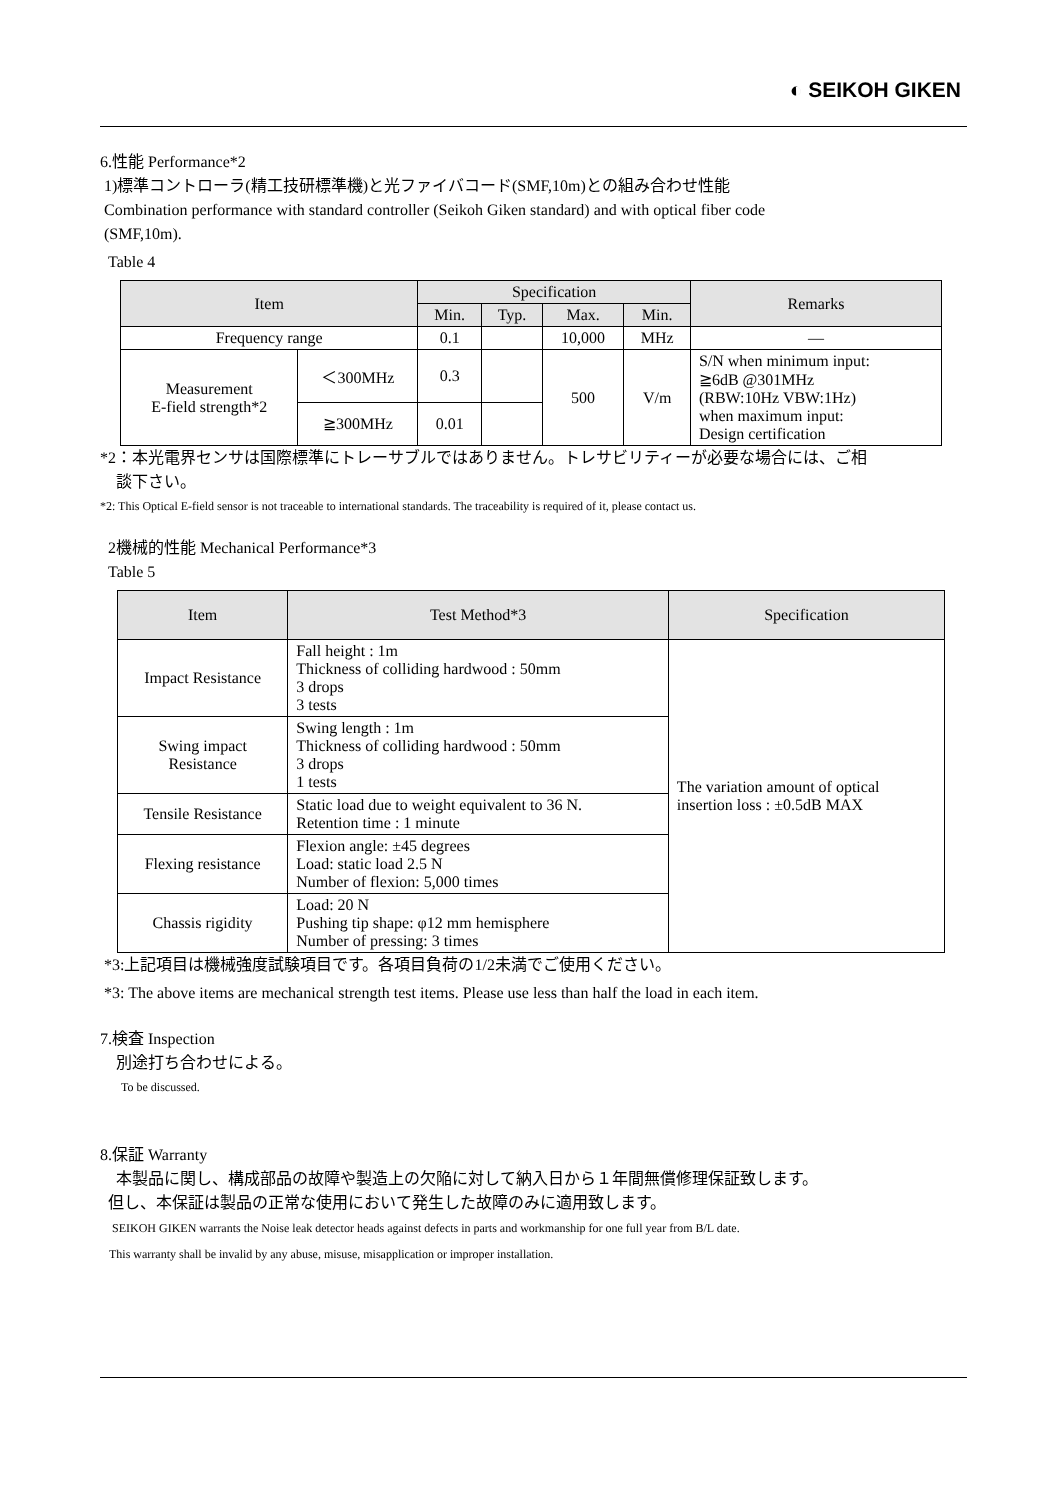◐ SEIKOH GIKEN
6.性能 Performance*2
1)標準コントローラ(精工技研標準機)と光ファイバコード(SMF,10m)との組み合わせ性能
Combination performance with standard controller (Seikoh Giken standard) and with optical fiber code
(SMF,10m).
Table 4
| Item | | Specification | | | | Remarks |
| --- | --- | --- | --- | --- | --- | --- |
| | | Min. | Typ. | Max. | Min. | |
| Frequency range | | 0.1 | | 10,000 | MHz | — |
| Measurement E-field strength*2 | ＜300MHz | 0.3 | | 500 | V/m | S/N when minimum input: ≧6dB @301MHz (RBW:10Hz VBW:1Hz) when maximum input: Design certification |
| | ≧300MHz | 0.01 | | | | |
*2：本光電界センサは国際標準にトレーサブルではありません。トレサビリティーが必要な場合には、ご相
談下さい。
*2: This Optical E-field sensor is not traceable to international standards. The traceability is required of it, please contact us.
2機械的性能 Mechanical Performance*3
Table 5
| Item | Test Method*3 | Specification |
| --- | --- | --- |
| Impact Resistance | Fall height : 1m Thickness of colliding hardwood : 50mm 3 drops 3 tests | The variation amount of optical insertion loss : ±0.5dB MAX |
| Swing impact Resistance | Swing length : 1m Thickness of colliding hardwood : 50mm 3 drops 1 tests | |
| Tensile Resistance | Static load due to weight equivalent to 36 N. Retention time : 1 minute | |
| Flexing resistance | Flexion angle: ±45 degrees Load: static load 2.5 N Number of flexion: 5,000 times | |
| Chassis rigidity | Load: 20 N Pushing tip shape: φ12 mm hemisphere Number of pressing: 3 times | |
*3:上記項目は機械強度試験項目です。各項目負荷の1/2未満でご使用ください。
*3: The above items are mechanical strength test items. Please use less than half the load in each item.
7.検査 Inspection
別途打ち合わせによる。
To be discussed.
8.保証 Warranty
本製品に関し、構成部品の故障や製造上の欠陥に対して納入日から１年間無償修理保証致します。
但し、本保証は製品の正常な使用において発生した故障のみに適用致します。
SEIKOH GIKEN warrants the Noise leak detector heads against defects in parts and workmanship for one full year from B/L date.
This warranty shall be invalid by any abuse, misuse, misapplication or improper installation.